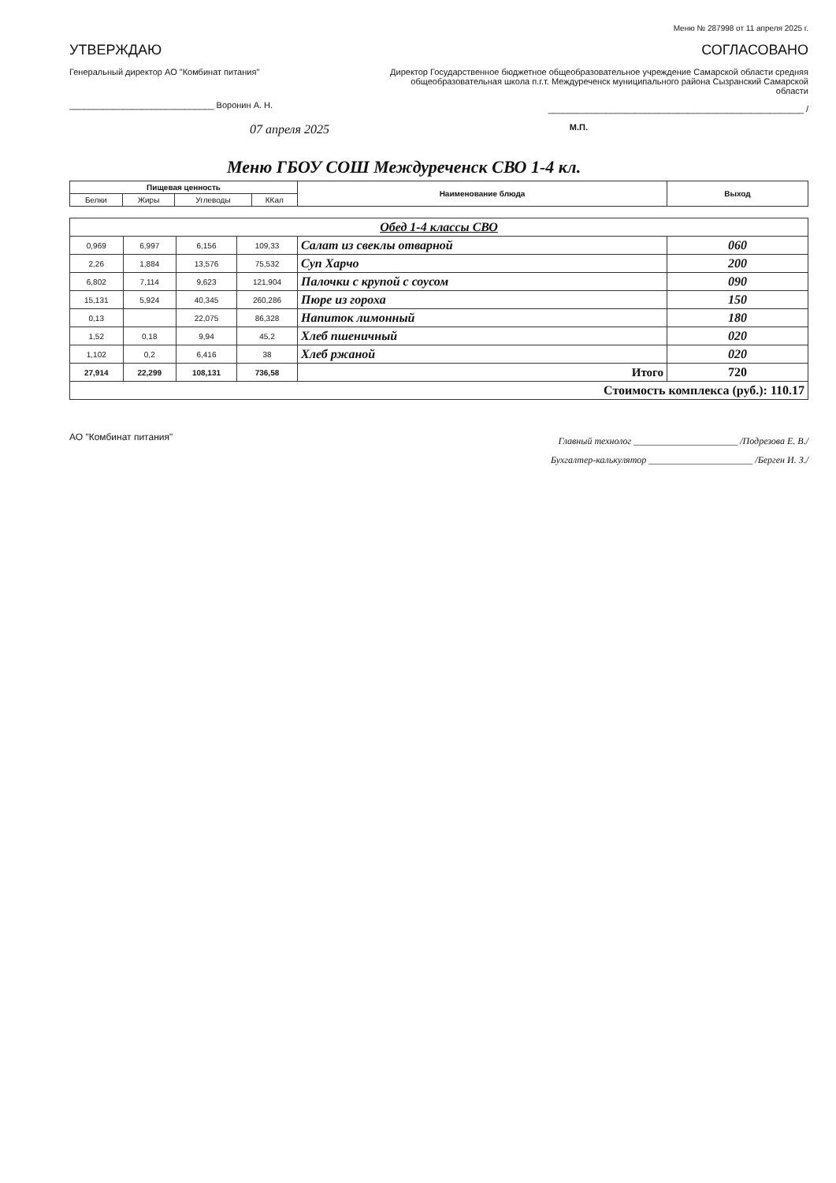Меню № 287998 от 11 апреля 2025 г.
УТВЕРЖДАЮ
Генеральный директор АО "Комбинат питания"
______________________________ Воронин А. Н.
07 апреля 2025
СОГЛАСОВАНО
Директор Государственное бюджетное общеобразовательное учреждение Самарской области средняя общеобразовательная школа п.г.т. Междуреченск муниципального района Сызранский Самарской области
_____________________________________________________ /
М.П.
Меню ГБОУ СОШ Междуреченск СВО 1-4 кл.
| Пищевая ценность | | | | Наименование блюда | Выход |
| --- | --- | --- | --- | --- | --- |
| Белки | Жиры | Углеводы | ККал | | |
| Обед 1-4 классы СВО | | | | | |
| 0,969 | 6,997 | 6,156 | 109,33 | Салат из свеклы отварной | 060 |
| 2,26 | 1,884 | 13,576 | 75,532 | Суп Харчо | 200 |
| 6,802 | 7,114 | 9,623 | 121,904 | Палочки с крупой с соусом | 090 |
| 15,131 | 5,924 | 40,345 | 260,286 | Пюре из гороха | 150 |
| 0,13 | | 22,075 | 86,328 | Напиток лимонный | 180 |
| 1,52 | 0,18 | 9,94 | 45,2 | Хлеб пшеничный | 020 |
| 1,102 | 0,2 | 6,416 | 38 | Хлеб ржаной | 020 |
| 27,914 | 22,299 | 108,131 | 736,58 | Итого | 720 |
| Стоимость комплекса (руб.): 110.17 | | | | | |
АО "Комбинат питания"
Главный технолог ______________________ /Подрезова Е. В./
Бухгалтер-калькулятор ______________________ /Берген И. З./